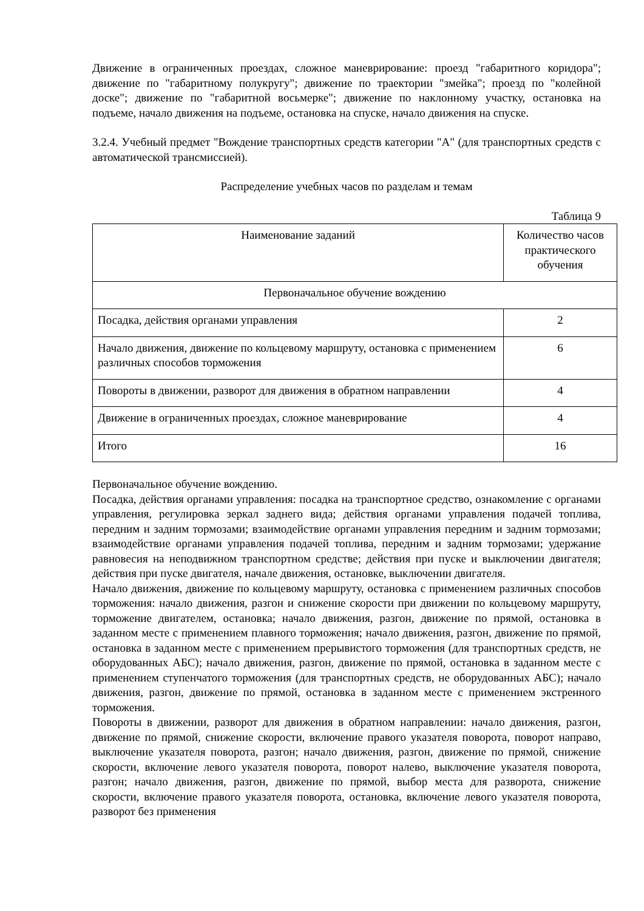Движение в ограниченных проездах, сложное маневрирование: проезд "габаритного коридора"; движение по "габаритному полукругу"; движение по траектории "змейка"; проезд по "колейной доске"; движение по "габаритной восьмерке"; движение по наклонному участку, остановка на подъеме, начало движения на подъеме, остановка на спуске, начало движения на спуске.
3.2.4. Учебный предмет "Вождение транспортных средств категории "A" (для транспортных средств с автоматической трансмиссией).
Распределение учебных часов по разделам и темам
Таблица 9
| Наименование заданий | Количество часов практического обучения |
| --- | --- |
| Первоначальное обучение вождению | |
| Посадка, действия органами управления | 2 |
| Начало движения, движение по кольцевому маршруту, остановка с применением различных способов торможения | 6 |
| Повороты в движении, разворот для движения в обратном направлении | 4 |
| Движение в ограниченных проездах, сложное маневрирование | 4 |
| Итого | 16 |
Первоначальное обучение вождению.
Посадка, действия органами управления: посадка на транспортное средство, ознакомление с органами управления, регулировка зеркал заднего вида; действия органами управления подачей топлива, передним и задним тормозами; взаимодействие органами управления передним и задним тормозами; взаимодействие органами управления подачей топлива, передним и задним тормозами; удержание равновесия на неподвижном транспортном средстве; действия при пуске и выключении двигателя; действия при пуске двигателя, начале движения, остановке, выключении двигателя.
Начало движения, движение по кольцевому маршруту, остановка с применением различных способов торможения: начало движения, разгон и снижение скорости при движении по кольцевому маршруту, торможение двигателем, остановка; начало движения, разгон, движение по прямой, остановка в заданном месте с применением плавного торможения; начало движения, разгон, движение по прямой, остановка в заданном месте с применением прерывистого торможения (для транспортных средств, не оборудованных АБС); начало движения, разгон, движение по прямой, остановка в заданном месте с применением ступенчатого торможения (для транспортных средств, не оборудованных АБС); начало движения, разгон, движение по прямой, остановка в заданном месте с применением экстренного торможения.
Повороты в движении, разворот для движения в обратном направлении: начало движения, разгон, движение по прямой, снижение скорости, включение правого указателя поворота, поворот направо, выключение указателя поворота, разгон; начало движения, разгон, движение по прямой, снижение скорости, включение левого указателя поворота, поворот налево, выключение указателя поворота, разгон; начало движения, разгон, движение по прямой, выбор места для разворота, снижение скорости, включение правого указателя поворота, остановка, включение левого указателя поворота, разворот без применения